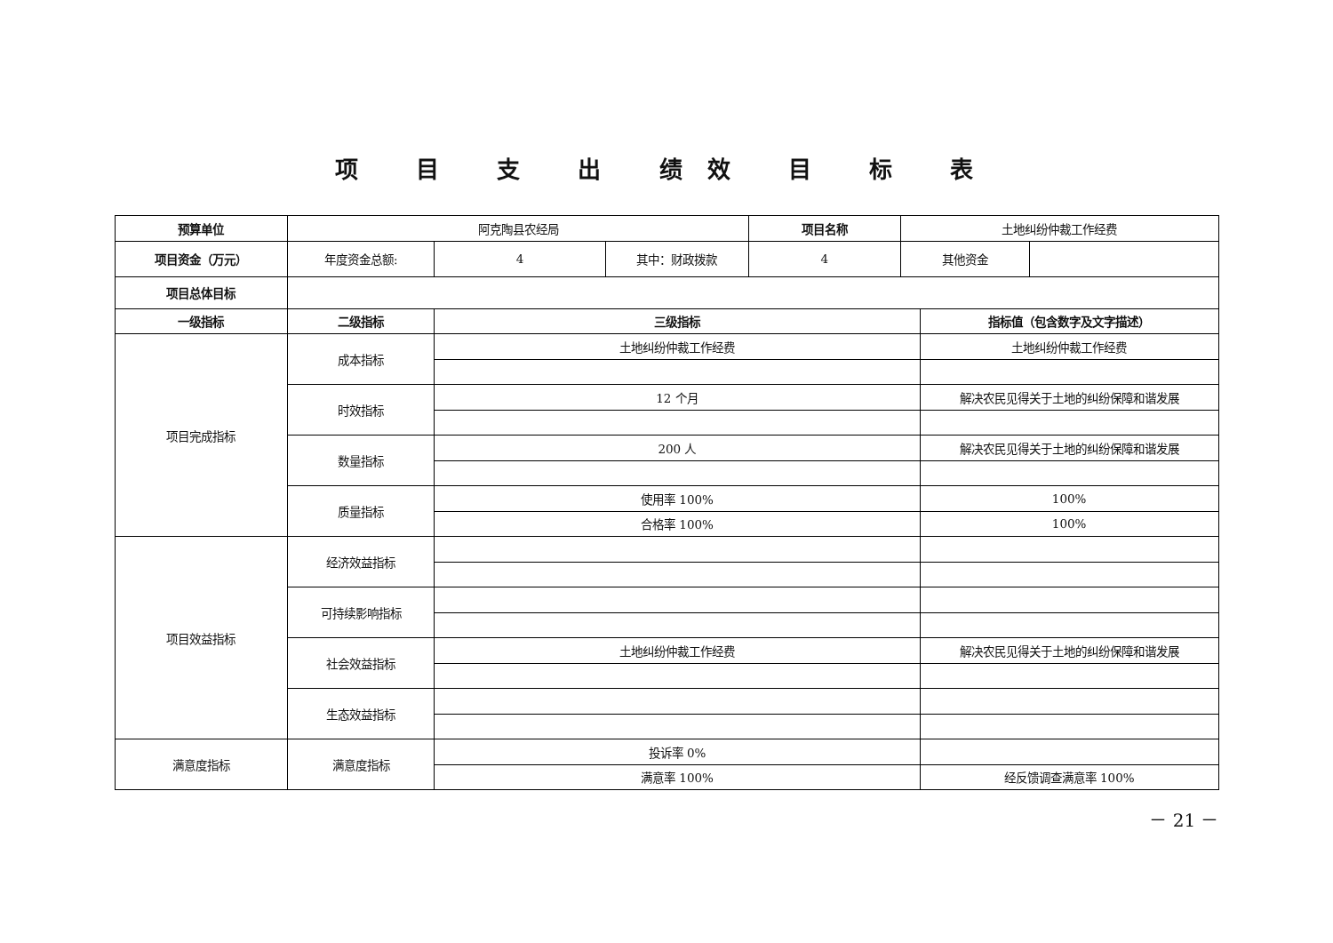项 目 支 出 绩效 目 标 表
| 预算单位 | 阿克陶县农经局 | | | 项目名称 | 土地纠纷仲裁工作经费 | | |
| 项目资金（万元） | 年度资金总额: | 4 | 其中：财政拨款 | 4 | 其他资金 | | |
| 项目总体目标 | | | | | | | |
| 一级指标 | 二级指标 | 三级指标 | | | | 指标值（包含数字及文字描述） | |
| 项目完成指标 | 成本指标 | 土地纠纷仲裁工作经费 | | | | 土地纠纷仲裁工作经费 | |
| | 时效指标 | 12 个月 | | | | 解决农民见得关于土地的纠纷保障和谐发展 | |
| | 数量指标 | 200 人 | | | | 解决农民见得关于土地的纠纷保障和谐发展 | |
| | 质量指标 | 使用率 100% | | | | 100% | |
| | | 合格率 100% | | | | 100% | |
| 项目效益指标 | 经济效益指标 | | | | | | |
| | 可持续影响指标 | | | | | | |
| | 社会效益指标 | 土地纠纷仲裁工作经费 | | | | 解决农民见得关于土地的纠纷保障和谐发展 | |
| | 生态效益指标 | | | | | | |
| 满意度指标 | 满意度指标 | 投诉率 0% | | | | | |
| | | 满意率 100% | | | | 经反馈调查满意率 100% | |
－ 21 －